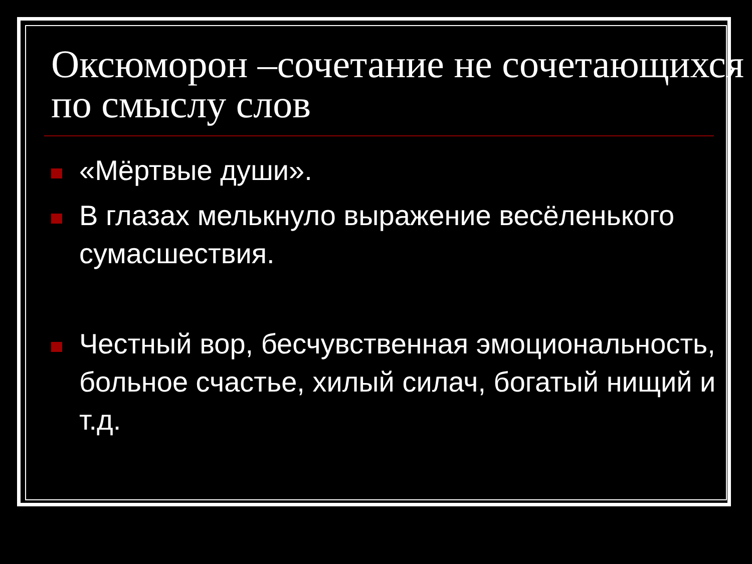Оксюморон –сочетание не сочетающихся по смыслу слов
«Мёртвые души».
В глазах мелькнуло выражение весёленького сумасшествия.
Честный вор, бесчувственная эмоциональность, больное счастье, хилый силач, богатый нищий и т.д.